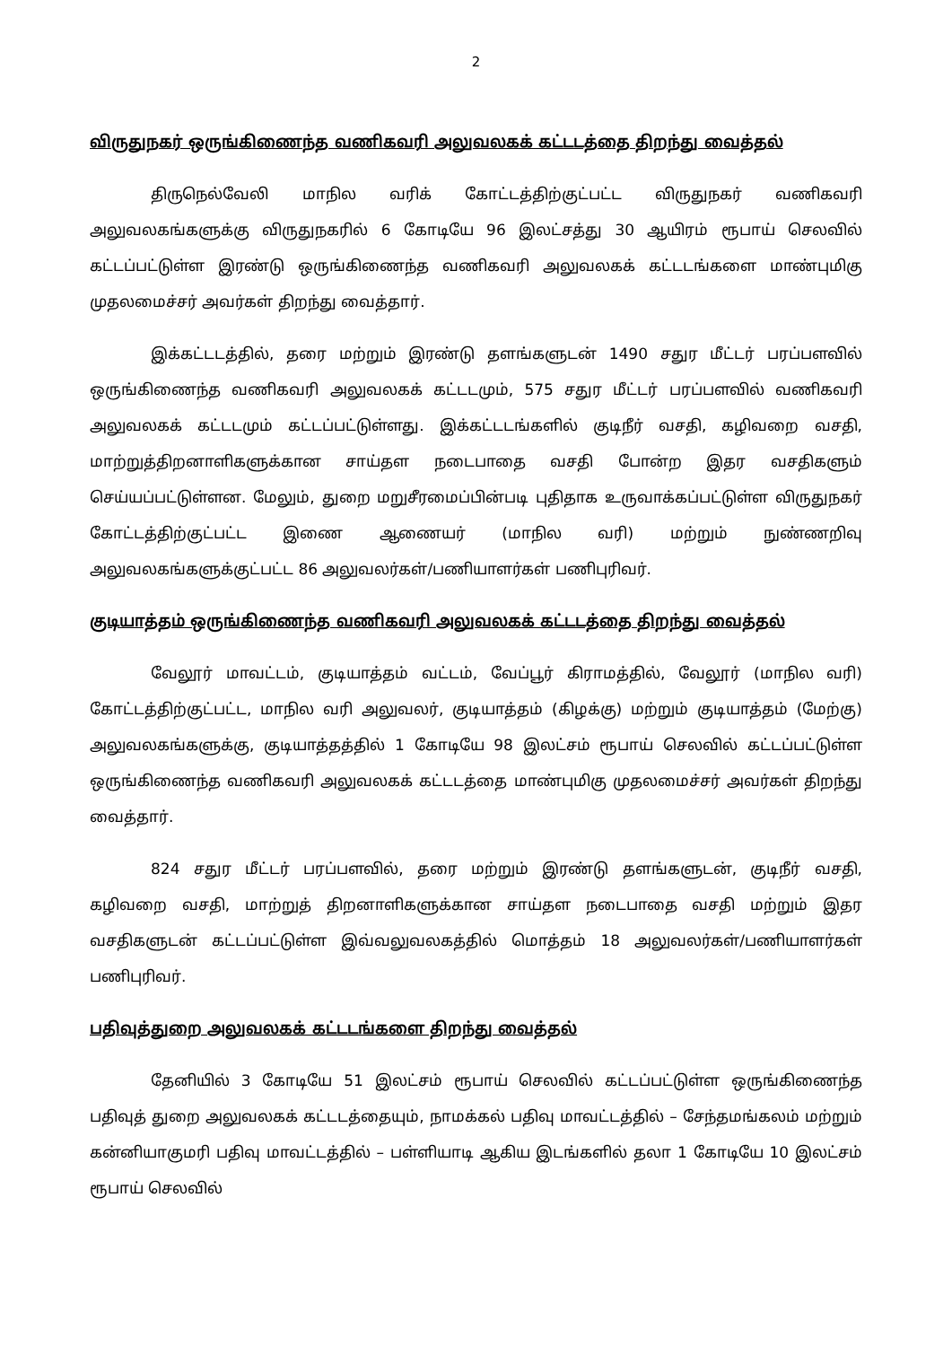2
விருதுநகர் ஒருங்கிணைந்த வணிகவரி அலுவலகக் கட்டடத்தை திறந்து வைத்தல்
திருநெல்வேலி மாநில வரிக் கோட்டத்திற்குட்பட்ட விருதுநகர் வணிகவரி அலுவலகங்களுக்கு விருதுநகரில் 6 கோடியே 96 இலட்சத்து 30 ஆயிரம் ரூபாய் செலவில் கட்டப்பட்டுள்ள இரண்டு ஒருங்கிணைந்த வணிகவரி அலுவலகக் கட்டடங்களை மாண்புமிகு முதலமைச்சர் அவர்கள் திறந்து வைத்தார்.
இக்கட்டடத்தில், தரை மற்றும் இரண்டு தளங்களுடன் 1490 சதுர மீட்டர் பரப்பளவில் ஒருங்கிணைந்த வணிகவரி அலுவலகக் கட்டடமும், 575 சதுர மீட்டர் பரப்பளவில் வணிகவரி அலுவலகக் கட்டடமும் கட்டப்பட்டுள்ளது. இக்கட்டடங்களில் குடிநீர் வசதி, கழிவறை வசதி, மாற்றுத்திறனாளிகளுக்கான சாய்தள நடைபாதை வசதி போன்ற இதர வசதிகளும் செய்யப்பட்டுள்ளன. மேலும், துறை மறுசீரமைப்பின்படி புதிதாக உருவாக்கப்பட்டுள்ள விருதுநகர் கோட்டத்திற்குட்பட்ட இணை ஆணையர் (மாநில வரி) மற்றும் நுண்ணறிவு அலுவலகங்களுக்குட்பட்ட 86 அலுவலர்கள்/பணியாளர்கள் பணிபுரிவர்.
குடியாத்தம் ஒருங்கிணைந்த வணிகவரி அலுவலகக் கட்டடத்தை திறந்து வைத்தல்
வேலூர் மாவட்டம், குடியாத்தம் வட்டம், வேப்பூர் கிராமத்தில், வேலூர் (மாநில வரி) கோட்டத்திற்குட்பட்ட, மாநில வரி அலுவலர், குடியாத்தம் (கிழக்கு) மற்றும் குடியாத்தம் (மேற்கு) அலுவலகங்களுக்கு, குடியாத்தத்தில் 1 கோடியே 98 இலட்சம் ரூபாய் செலவில் கட்டப்பட்டுள்ள ஒருங்கிணைந்த வணிகவரி அலுவலகக் கட்டடத்தை மாண்புமிகு முதலமைச்சர் அவர்கள் திறந்து வைத்தார்.
824 சதுர மீட்டர் பரப்பளவில், தரை மற்றும் இரண்டு தளங்களுடன், குடிநீர் வசதி, கழிவறை வசதி, மாற்றுத் திறனாளிகளுக்கான சாய்தள நடைபாதை வசதி மற்றும் இதர வசதிகளுடன் கட்டப்பட்டுள்ள இவ்வலுவலகத்தில் மொத்தம் 18 அலுவலர்கள்/பணியாளர்கள் பணிபுரிவர்.
பதிவுத்துறை அலுவலகக் கட்டடங்களை திறந்து வைத்தல்
தேனியில் 3 கோடியே 51 இலட்சம் ரூபாய் செலவில் கட்டப்பட்டுள்ள ஒருங்கிணைந்த பதிவுத் துறை அலுவலகக் கட்டடத்தையும், நாமக்கல் பதிவு மாவட்டத்தில் – சேந்தமங்கலம் மற்றும் கன்னியாகுமரி பதிவு மாவட்டத்தில் – பள்ளியாடி ஆகிய இடங்களில் தலா 1 கோடியே 10 இலட்சம் ரூபாய் செலவில்